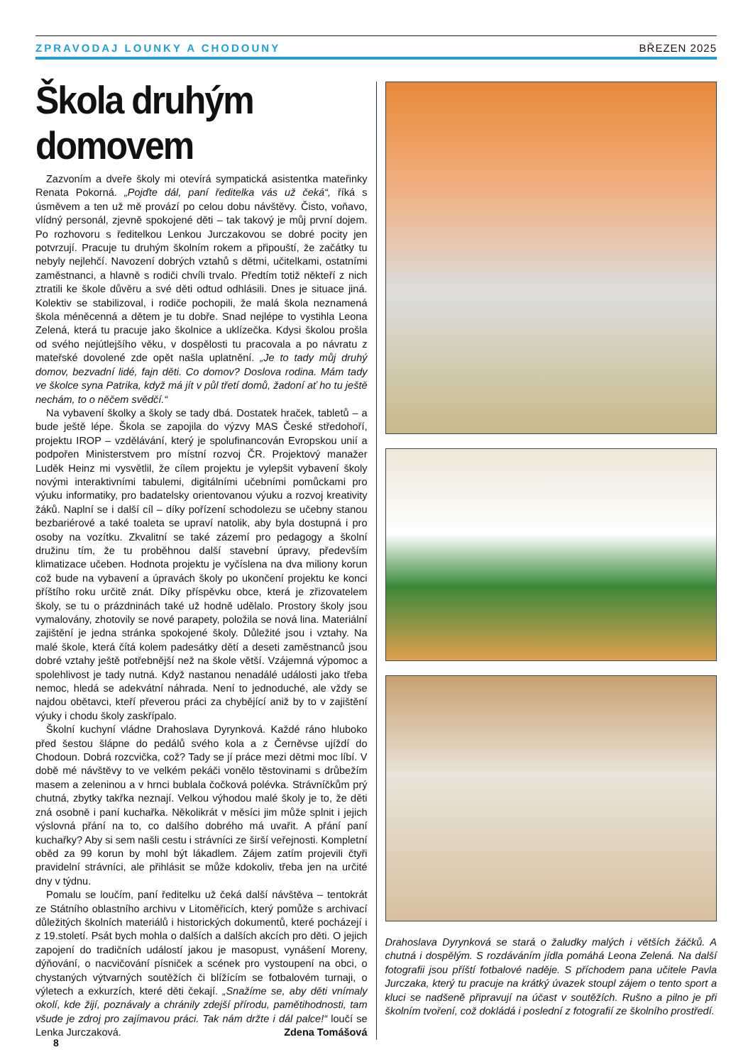ZPRAVODAJ LOUNKY A CHODOUNY BŘEZEN 2025
Škola druhým domovem
Zazvoním a dveře školy mi otevírá sympatická asistentka mateřinky Renata Pokorná. „Pojďte dál, paní ředitelka vás už čeká“, říká s úsměvem a ten už mě provází po celou dobu návštěvy. Čisto, voňavo, vlídný personál, zjevně spokojené děti – tak takový je můj první dojem. Po rozhovoru s ředitelkou Lenkou Jurczakovou se dobré pocity jen potvrzují. Pracuje tu druhým školním rokem a připouští, že začátky tu nebyly nejlehčí. Navození dobrých vztahů s dětmi, učitelkami, ostatními zaměstnanci, a hlavně s rodiči chvíli trvalo. Předtím totiž někteří z nich ztratili ke škole důvěru a své děti odtud odhlásili. Dnes je situace jiná. Kolektiv se stabilizoval, i rodiče pochopili, že malá škola neznamená škola méněcenná a dětem je tu dobře. Snad nejlépe to vystihla Leona Zelená, která tu pracuje jako školnice a uklízečka. Kdysi školou prošla od svého nejútlejšího věku, v dospělosti tu pracovala a po návratu z mateřské dovolené zde opět našla uplatnění. „Je to tady můj druhý domov, bezvadní lidé, fajn děti. Co domov? Doslova rodina. Mám tady ve školce syna Patrika, když má jít v půl třetí domů, žadoní ať ho tu ještě nechám, to o něčem svědčí.“
Na vybavení školky a školy se tady dbá. Dostatek hraček, tabletů – a bude ještě lépe. Škola se zapojila do výzvy MAS České středohoří, projektu IROP – vzdělávání, který je spolufinancován Evropskou unií a podpořen Ministerstvem pro místní rozvoj ČR. Projektový manažer Luděk Heinz mi vysvětlil, že cílem projektu je vylepšit vybavení školy novými interaktivními tabulemi, digitálními učebními pomůckami pro výuku informatiky, pro badatelsky orientovanou výuku a rozvoj kreativity žáků. Naplní se i další cíl – díky pořízení schodolezu se učebny stanou bezbariérové a také toaleta se upraví natolik, aby byla dostupná i pro osoby na vozítku. Zkvalitní se také zázemí pro pedagogy a školní družinu tím, že tu proběhnou další stavební úpravy, především klimatizace učeben. Hodnota projektu je vyčíslena na dva miliony korun což bude na vybavení a úpravách školy po ukončení projektu ke konci příštího roku určitě znát. Díky příspěvku obce, která je zřizovatelem školy, se tu o prázdninách také už hodně udělalo. Prostory školy jsou vymalovány, zhotovily se nové parapety, položila se nová lina. Materiální zajištění je jedna stránka spokojené školy. Důležité jsou i vztahy. Na malé škole, která čítá kolem padesátky dětí a deseti zaměstnanců jsou dobré vztahy ještě potřebnější než na škole větší. Vzájemná výpomoc a spolehlivost je tady nutná. Když nastanou nenadálé události jako třeba nemoc, hledá se adekvátní náhrada. Není to jednoduché, ale vždy se najdou obětavci, kteří převerou práci za chybějící aniž by to v zajištění výuky i chodu školy zaskřípalo.
Školní kuchyní vládne Drahoslava Dyrynková. Každé ráno hluboko před šestou šlápne do pedálů svého kola a z Černěvse ujíždí do Chodoun. Dobrá rozcvička, což? Tady se jí práce mezi dětmi moc líbí. V době mé návštěvy to ve velkém pekáči vonělo těstovinami s drůbežím masem a zeleninou a v hrnci bublala čočková polévka. Strávníčkům prý chutná, zbytky takřka neznají. Velkou výhodou malé školy je to, že děti zná osobně i paní kuchařka. Několikrát v měsíci jim může splnit i jejich výslovná přání na to, co dalšího dobrého má uvařit. A přání paní kuchařky? Aby si sem našli cestu i strávníci ze širší veřejnosti. Kompletní oběd za 99 korun by mohl být lákadlem. Zájem zatím projevili čtyři pravidelní strávníci, ale přihlásit se může kdokoliv, třeba jen na určité dny v týdnu.
Pomalu se loučím, paní ředitelku už čeká další návštěva – tentokrát ze Státního oblastního archivu v Litoměřicích, který pomůže s archivací důležitých školních materiálů i historických dokumentů, které pocházejí i z 19.století. Psát bych mohla o dalších a dalších akcích pro děti. O jejich zapojení do tradičních událostí jakou je masopust, vynášení Moreny, dýňování, o nacvičování písniček a scének pro vystoupení na obci, o chystaných výtvarných soutěžích či blížícím se fotbalovém turnaji, o výletech a exkurzích, které děti čekají. „Snažíme se, aby děti vnímaly okolí, kde žijí, poznávaly a chránily zdejší přírodu, pamětihodnosti, tam všude je zdroj pro zajímavou práci. Tak nám držte i dál palce!“ loučí se Lenka Jurczaková. Zdena Tomášová
Drahoslava Dyrynková se stará o žaludky malých i větších žáčků. A chutná i dospělým. S rozdáváním jídla pomáhá Leona Zelená. Na další fotografii jsou příští fotbalové naděje. S příchodem pana učitele Pavla Jurczaka, který tu pracuje na krátký úvazek stoupl zájem o tento sport a kluci se nadšeně připravují na účast v soutěžích. Rušno a pilno je při školním tvoření, což dokládá i poslední z fotografií ze školního prostředí.
8